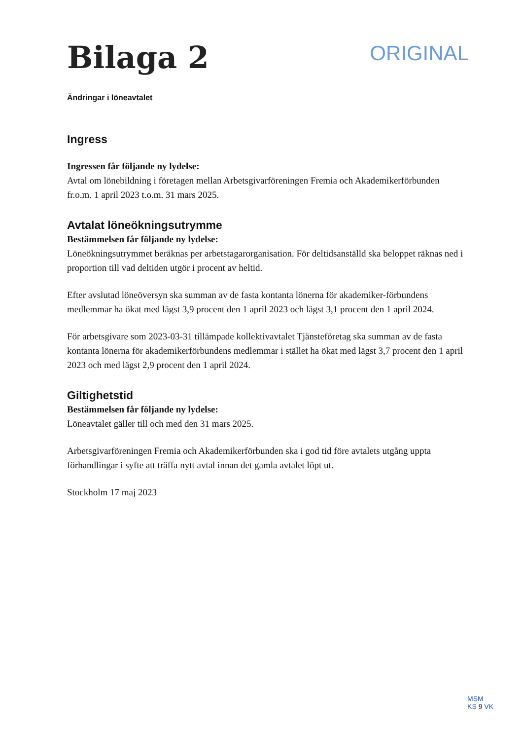Bilaga 2
ORIGINAL
Ändringar i löneavtalet
Ingress
Ingressen får följande ny lydelse:
Avtal om lönebildning i företagen mellan Arbetsgivarföreningen Fremia och Akademikerförbunden fr.o.m. 1 april 2023 t.o.m. 31 mars 2025.
Avtalat löneökningsutrymme
Bestämmelsen får följande ny lydelse:
Löneökningsutrymmet beräknas per arbetstagarorganisation. För deltidsanställd ska beloppet räknas ned i proportion till vad deltiden utgör i procent av heltid.
Efter avslutad löneöversyn ska summan av de fasta kontanta lönerna för akademiker-förbundens medlemmar ha ökat med lägst 3,9 procent den 1 april 2023 och lägst 3,1 procent den 1 april 2024.
För arbetsgivare som 2023-03-31 tillämpade kollektivavtalet Tjänsteföretag ska summan av de fasta kontanta lönerna för akademikerförbundens medlemmar i stället ha ökat med lägst 3,7 procent den 1 april 2023 och med lägst 2,9 procent den 1 april 2024.
Giltighetstid
Bestämmelsen får följande ny lydelse:
Löneavtalet gäller till och med den 31 mars 2025.
Arbetsgivarföreningen Fremia och Akademikerförbunden ska i god tid före avtalets utgång uppta förhandlingar i syfte att träffa nytt avtal innan det gamla avtalet löpt ut.
Stockholm 17 maj 2023
MSM
KS 9 VK